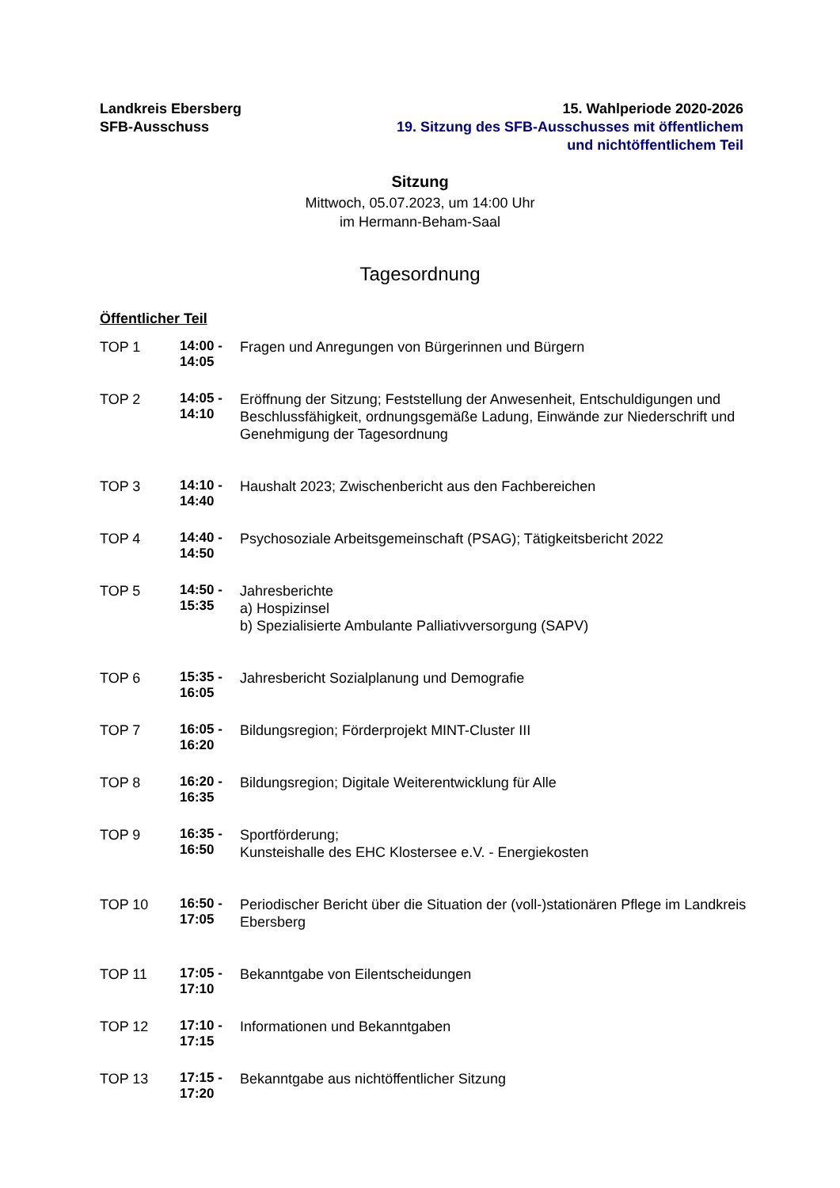Landkreis Ebersberg
SFB-Ausschuss
15. Wahlperiode 2020-2026
19. Sitzung des SFB-Ausschusses mit öffentlichem
und nichtöffentlichem Teil
Sitzung
Mittwoch, 05.07.2023, um 14:00 Uhr
im Hermann-Beham-Saal
Tagesordnung
Öffentlicher Teil
| TOP 1 | 14:00 - 14:05 | Fragen und Anregungen von Bürgerinnen und Bürgern |
| TOP 2 | 14:05 - 14:10 | Eröffnung der Sitzung; Feststellung der Anwesenheit, Entschuldigungen und Beschlussfähigkeit, ordnungsgemäße Ladung, Einwände zur Niederschrift und Genehmigung der Tagesordnung |
| TOP 3 | 14:10 - 14:40 | Haushalt 2023; Zwischenbericht aus den Fachbereichen |
| TOP 4 | 14:40 - 14:50 | Psychosoziale Arbeitsgemeinschaft (PSAG); Tätigkeitsbericht 2022 |
| TOP 5 | 14:50 - 15:35 | Jahresberichte a) Hospizinsel b) Spezialisierte Ambulante Palliativversorgung (SAPV) |
| TOP 6 | 15:35 - 16:05 | Jahresbericht Sozialplanung und Demografie |
| TOP 7 | 16:05 - 16:20 | Bildungsregion; Förderprojekt MINT-Cluster III |
| TOP 8 | 16:20 - 16:35 | Bildungsregion; Digitale Weiterentwicklung für Alle |
| TOP 9 | 16:35 - 16:50 | Sportförderung; Kunsteishalle des EHC Klostersee e.V. - Energiekosten |
| TOP 10 | 16:50 - 17:05 | Periodischer Bericht über die Situation der (voll-)stationären Pflege im Landkreis Ebersberg |
| TOP 11 | 17:05 - 17:10 | Bekanntgabe von Eilentscheidungen |
| TOP 12 | 17:10 - 17:15 | Informationen und Bekanntgaben |
| TOP 13 | 17:15 - 17:20 | Bekanntgabe aus nichtöffentlicher Sitzung |